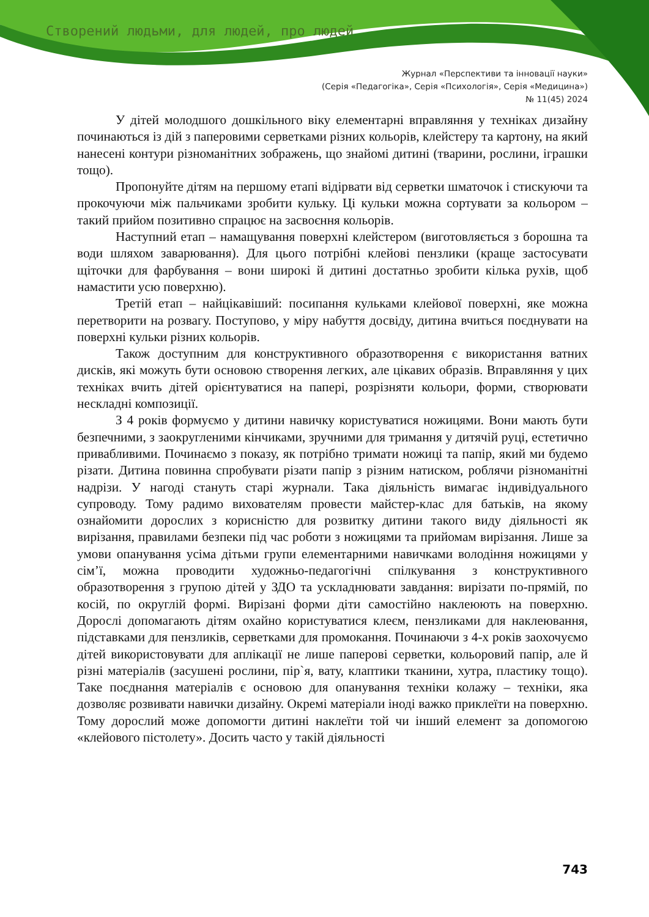Створений людьми, для людей, про людей
Журнал «Перспективи та інновації науки»
(Серія «Педагогіка», Серія «Психологія», Серія «Медицина»)
№ 11(45) 2024
У дітей молодшого дошкільного віку елементарні вправляння у техніках дизайну починаються із дій з паперовими серветками різних кольорів, клейстеру та картону, на який нанесені контури різноманітних зображень, що знайомі дитині (тварини, рослини, іграшки тощо).
Пропонуйте дітям на першому етапі відірвати від серветки шматочок і стискуючи та прокочуючи між пальчиками зробити кульку. Ці кульки можна сортувати за кольором – такий прийом позитивно спрацює на засвоєння кольорів.
Наступний етап – намащування поверхні клейстером (виготовляється з борошна та води шляхом заварювання). Для цього потрібні клейові пензлики (краще застосувати щіточки для фарбування – вони широкі й дитині достатньо зробити кілька рухів, щоб намастити усю поверхню).
Третій етап – найцікавіший: посипання кульками клейової поверхні, яке можна перетворити на розвагу. Поступово, у міру набуття досвіду, дитина вчиться поєднувати на поверхні кульки різних кольорів.
Також доступним для конструктивного образотворення є використання ватних дисків, які можуть бути основою створення легких, але цікавих образів. Вправляння у цих техніках вчить дітей орієнтуватися на папері, розрізняти кольори, форми, створювати нескладні композиції.
З 4 років формуємо у дитини навичку користуватися ножицями. Вони мають бути безпечними, з заокругленими кінчиками, зручними для тримання у дитячій руці, естетично привабливими. Починаємо з показу, як потрібно тримати ножиці та папір, який ми будемо різати. Дитина повинна спробувати різати папір з різним натиском, роблячи різноманітні надрізи. У нагоді стануть старі журнали. Така діяльність вимагає індивідуального супроводу. Тому радимо вихователям провести майстер-клас для батьків, на якому ознайомити дорослих з корисністю для розвитку дитини такого виду діяльності як вирізання, правилами безпеки під час роботи з ножицями та прийомам вирізання. Лише за умови опанування усіма дітьми групи елементарними навичками володіння ножицями у сім’ї, можна проводити художньо-педагогічні спілкування з конструктивного образотворення з групою дітей у ЗДО та ускладнювати завдання: вирізати по-прямій, по косій, по округлій формі. Вирізані форми діти самостійно наклеюють на поверхню. Дорослі допомагають дітям охайно користуватися клеєм, пензликами для наклеювання, підставками для пензликів, серветками для промокання. Починаючи з 4-х років заохочуємо дітей використовувати для аплікації не лише паперові серветки, кольоровий папір, але й різні матеріалів (засушені рослини, пір`я, вату, клаптики тканини, хутра, пластику тощо). Таке поєднання матеріалів є основою для опанування техніки колажу – техніки, яка дозволяє розвивати навички дизайну. Окремі матеріали іноді важко приклеїти на поверхню. Тому дорослий може допомогти дитині наклеїти той чи інший елемент за допомогою «клейового пістолету». Досить часто у такій діяльності
743